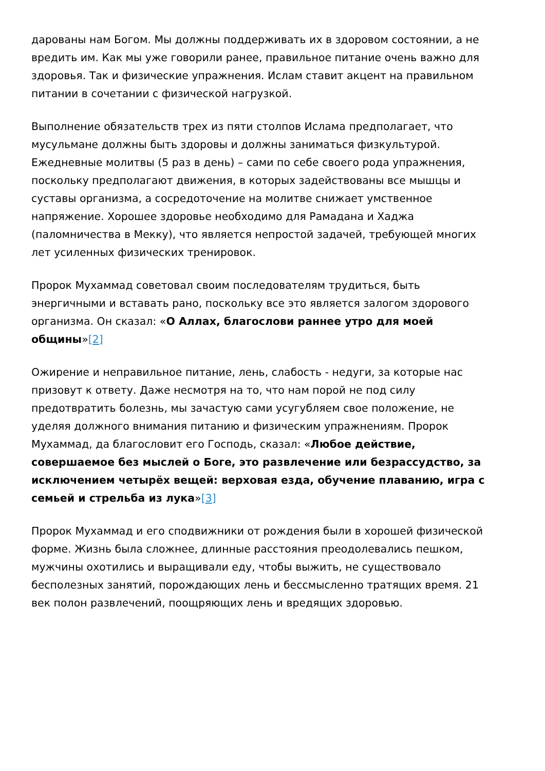дарованы нам Богом. Мы должны поддерживать их в здоровом состоянии, а не вредить им. Как мы уже говорили ранее, правильное питание очень важно для здоровья. Так и физические упражнения. Ислам ставит акцент на правильном питании в сочетании с физической нагрузкой.
Выполнение обязательств трех из пяти столпов Ислама предполагает, что мусульмане должны быть здоровы и должны заниматься физкультурой. Ежедневные молитвы (5 раз в день) – сами по себе своего рода упражнения, поскольку предполагают движения, в которых задействованы все мышцы и суставы организма, а сосредоточение на молитве снижает умственное напряжение. Хорошее здоровье необходимо для Рамадана и Хаджа (паломничества в Мекку), что является непростой задачей, требующей многих лет усиленных физических тренировок.
Пророк Мухаммад советовал своим последователям трудиться, быть энергичными и вставать рано, поскольку все это является залогом здорового организма. Он сказал: «О Аллах, благослови раннее утро для моей общины»[2]
Ожирение и неправильное питание, лень, слабость - недуги, за которые нас призовут к ответу. Даже несмотря на то, что нам порой не под силу предотвратить болезнь, мы зачастую сами усугубляем свое положение, не уделяя должного внимания питанию и физическим упражнениям. Пророк Мухаммад, да благословит его Господь, сказал: «Любое действие, совершаемое без мыслей о Боге, это развлечение или безрассудство, за исключением четырёх вещей: верховая езда, обучение плаванию, игра с семьей и стрельба из лука»[3]
Пророк Мухаммад и его сподвижники от рождения были в хорошей физической форме. Жизнь была сложнее, длинные расстояния преодолевались пешком, мужчины охотились и выращивали еду, чтобы выжить, не существовало бесполезных занятий, порождающих лень и бессмысленно тратящих время. 21 век полон развлечений, поощряющих лень и вредящих здоровью.